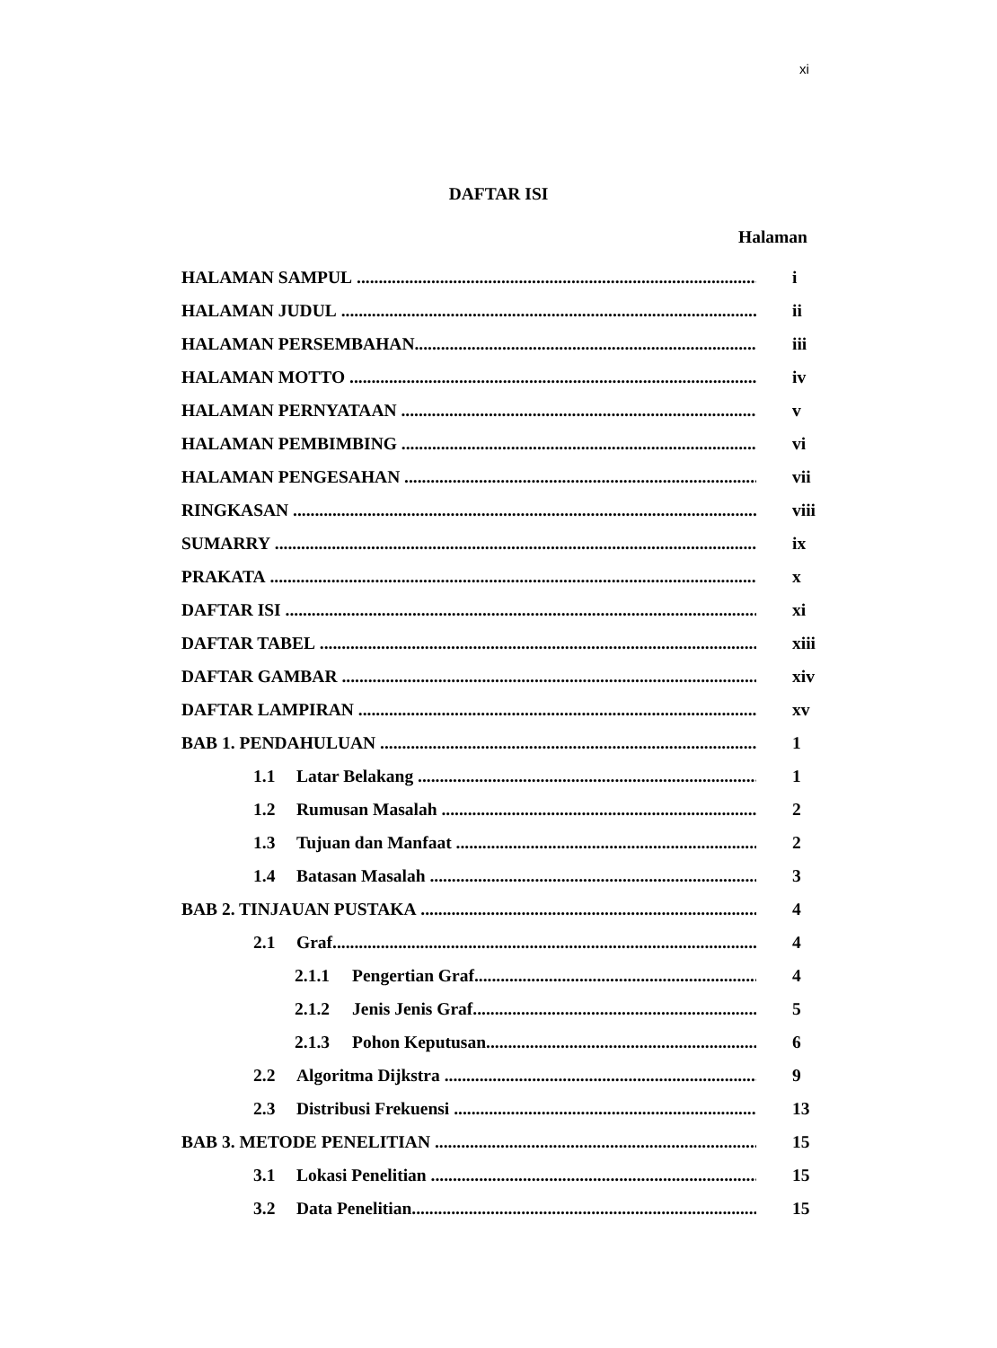xi
DAFTAR ISI
Halaman
HALAMAN SAMPUL i
HALAMAN JUDUL ii
HALAMAN PERSEMBAHAN iii
HALAMAN MOTTO iv
HALAMAN PERNYATAAN v
HALAMAN PEMBIMBING vi
HALAMAN PENGESAHAN vii
RINGKASAN viii
SUMARRY ix
PRAKATA x
DAFTAR ISI xi
DAFTAR TABEL xiii
DAFTAR GAMBAR xiv
DAFTAR LAMPIRAN xv
BAB 1. PENDAHULUAN 1
1.1 Latar Belakang 1
1.2 Rumusan Masalah 2
1.3 Tujuan dan Manfaat 2
1.4 Batasan Masalah 3
BAB 2. TINJAUAN PUSTAKA 4
2.1 Graf 4
2.1.1 Pengertian Graf 4
2.1.2 Jenis Jenis Graf 5
2.1.3 Pohon Keputusan 6
2.2 Algoritma Dijkstra 9
2.3 Distribusi Frekuensi 13
BAB 3. METODE PENELITIAN 15
3.1 Lokasi Penelitian 15
3.2 Data Penelitian 15